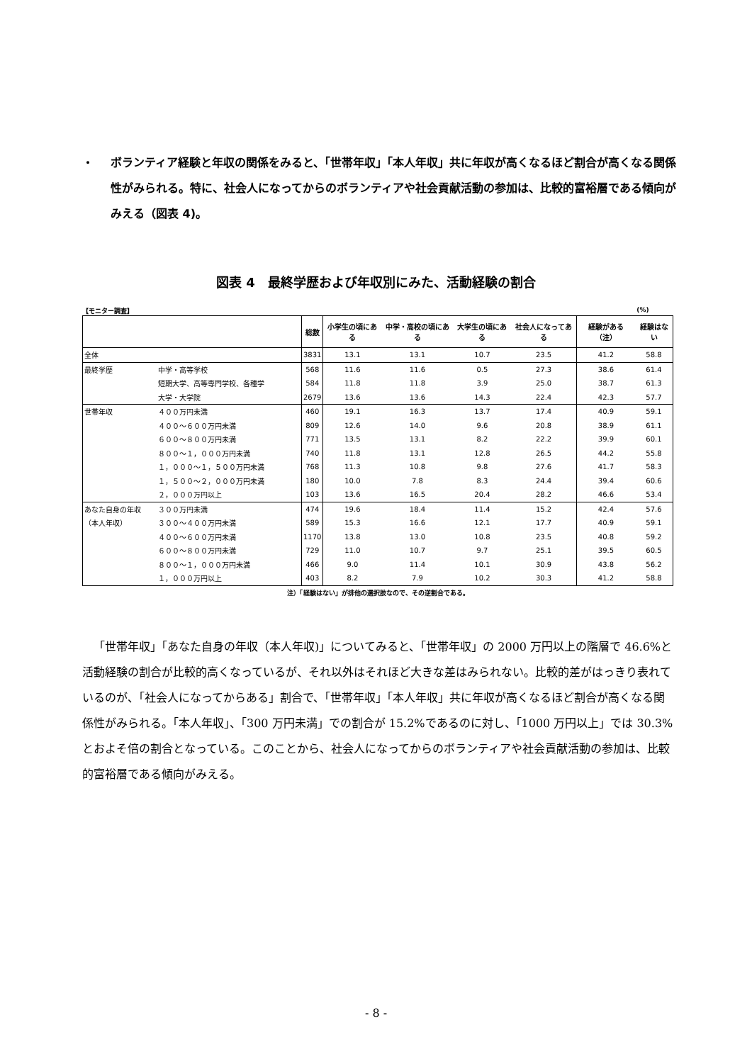・ ボランティア経験と年収の関係をみると、「世帯年収」「本人年収」共に年収が高くなるほど割合が高くなる関係性がみられる。特に、社会人になってからのボランティアや社会貢献活動の参加は、比較的富裕層である傾向がみえる（図表 4)。
図表 4　最終学歴および年収別にみた、活動経験の割合
【モニター調査】 (%)
| | | 総数 | 小学生の頃にある | 中学・高校の頃にある | 大学生の頃にある | 社会人になってある | 経験がある（注） | 経験はない |
| --- | --- | --- | --- | --- | --- | --- | --- | --- |
| 全体 | | 3831 | 13.1 | 13.1 | 10.7 | 23.5 | 41.2 | 58.8 |
| 最終学歴 | 中学・高等学校 | 568 | 11.6 | 11.6 | 0.5 | 27.3 | 38.6 | 61.4 |
| | 短期大学、高等専門学校、各種学 | 584 | 11.8 | 11.8 | 3.9 | 25.0 | 38.7 | 61.3 |
| | 大学・大学院 | 2679 | 13.6 | 13.6 | 14.3 | 22.4 | 42.3 | 57.7 |
| 世帯年収 | ４００万円未満 | 460 | 19.1 | 16.3 | 13.7 | 17.4 | 40.9 | 59.1 |
| | ４００～６００万円未満 | 809 | 12.6 | 14.0 | 9.6 | 20.8 | 38.9 | 61.1 |
| | ６００～８００万円未満 | 771 | 13.5 | 13.1 | 8.2 | 22.2 | 39.9 | 60.1 |
| | ８００～１，０００万円未満 | 740 | 11.8 | 13.1 | 12.8 | 26.5 | 44.2 | 55.8 |
| | １，０００～１，５００万円未満 | 768 | 11.3 | 10.8 | 9.8 | 27.6 | 41.7 | 58.3 |
| | １，５００～２，０００万円未満 | 180 | 10.0 | 7.8 | 8.3 | 24.4 | 39.4 | 60.6 |
| | ２，０００万円以上 | 103 | 13.6 | 16.5 | 20.4 | 28.2 | 46.6 | 53.4 |
| あなた自身の年収 | ３００万円未満 | 474 | 19.6 | 18.4 | 11.4 | 15.2 | 42.4 | 57.6 |
| （本人年収） | ３００～４００万円未満 | 589 | 15.3 | 16.6 | 12.1 | 17.7 | 40.9 | 59.1 |
| | ４００～６００万円未満 | 1170 | 13.8 | 13.0 | 10.8 | 23.5 | 40.8 | 59.2 |
| | ６００～８００万円未満 | 729 | 11.0 | 10.7 | 9.7 | 25.1 | 39.5 | 60.5 |
| | ８００～１，０００万円未満 | 466 | 9.0 | 11.4 | 10.1 | 30.9 | 43.8 | 56.2 |
| | １，０００万円以上 | 403 | 8.2 | 7.9 | 10.2 | 30.3 | 41.2 | 58.8 |
注）「経験はない」が排他の選択肢なので、その逆割合である。
「世帯年収」「あなた自身の年収（本人年収)」についてみると、「世帯年収」の 2000 万円以上の階層で 46.6%と活動経験の割合が比較的高くなっているが、それ以外はそれほど大きな差はみられない。比較的差がはっきり表れているのが、「社会人になってからある」割合で、「世帯年収」「本人年収」共に年収が高くなるほど割合が高くなる関係性がみられる。「本人年収」、「300 万円未満」での割合が 15.2%であるのに対し、「1000 万円以上」では 30.3%とおよそ倍の割合となっている。このことから、社会人になってからのボランティアや社会貢献活動の参加は、比較的富裕層である傾向がみえる。
- 8 -